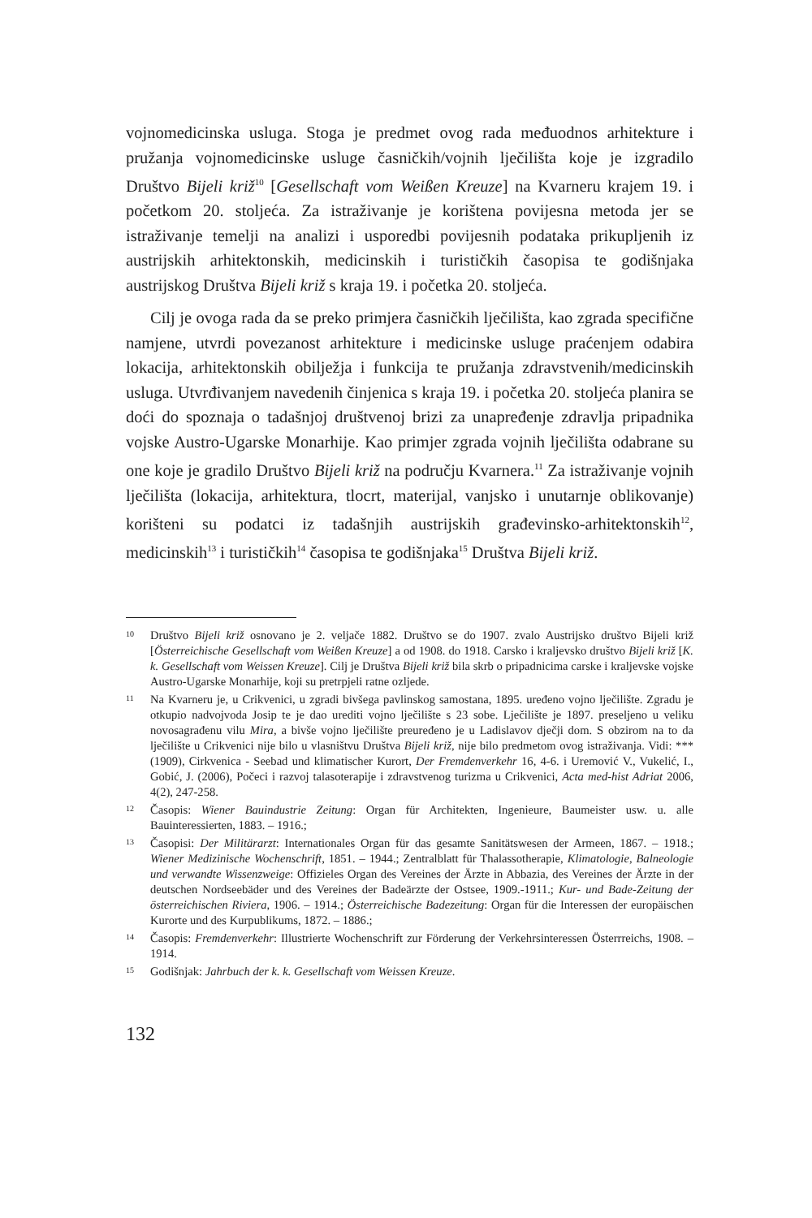vojnomedicinska usluga. Stoga je predmet ovog rada međuodnos arhitekture i pružanja vojnomedicinske usluge časničkih/vojnih lječilišta koje je izgradilo Društvo Bijeli križ<sup>10</sup> [Gesellschaft vom Weißen Kreuze] na Kvarneru krajem 19. i početkom 20. stoljeća. Za istraživanje je korištena povijesna metoda jer se istraživanje temelji na analizi i usporedbi povijesnih podataka prikupljenih iz austrijskih arhitektonskih, medicinskih i turističkih časopisa te godišnjaka austrijskog Društva Bijeli križ s kraja 19. i početka 20. stoljeća.
Cilj je ovoga rada da se preko primjera časničkih lječilišta, kao zgrada specifične namjene, utvrdi povezanost arhitekture i medicinske usluge praćenjem odabira lokacija, arhitektonskih obilježja i funkcija te pružanja zdravstvenih/medicinskih usluga. Utvrđivanjem navedenih činjenica s kraja 19. i početka 20. stoljeća planira se doći do spoznaja o tadašnjoj društvenoj brizi za unapređenje zdravlja pripadnika vojske Austro-Ugarske Monarhije. Kao primjer zgrada vojnih lječilišta odabrane su one koje je gradilo Društvo Bijeli križ na području Kvarnera.<sup>11</sup> Za istraživanje vojnih lječilišta (lokacija, arhitektura, tlocrt, materijal, vanjsko i unutarnje oblikovanje) korišteni su podatci iz tadašnjih austrijskih građevinsko-arhitektonskih<sup>12</sup>, medicinskih<sup>13</sup> i turističkih<sup>14</sup> časopisa te godišnjaka<sup>15</sup> Društva Bijeli križ.
10 Društvo Bijeli križ osnovano je 2. veljače 1882. Društvo se do 1907. zvalo Austrijsko društvo Bijeli križ [Österreichische Gesellschaft vom Weißen Kreuze] a od 1908. do 1918. Carsko i kraljevsko društvo Bijeli križ [K. k. Gesellschaft vom Weissen Kreuze]. Cilj je Društva Bijeli križ bila skrb o pripadnicima carske i kraljevske vojske Austro-Ugarske Monarhije, koji su pretrpjeli ratne ozljede.
11 Na Kvarneru je, u Crikvenici, u zgradi bivšega pavlinskog samostana, 1895. uređeno vojno lječilište. Zgradu je otkupio nadvojvoda Josip te je dao urediti vojno lječilište s 23 sobe. Lječilište je 1897. preseljeno u veliku novosagrađenu vilu Mira, a bivše vojno lječilište preuređeno je u Ladislavov dječji dom. S obzirom na to da lječilište u Crikvenici nije bilo u vlasništvu Društva Bijeli križ, nije bilo predmetom ovog istraživanja. Vidi: *** (1909), Cirkvenica - Seebad und klimatischer Kurort, Der Fremdenverkehr 16, 4-6. i Uremović V., Vukelić, I., Gobić, J. (2006), Počeci i razvoj talasoterapije i zdravstvenog turizma u Crikvenici, Acta med-hist Adriat 2006, 4(2), 247-258.
12 Časopis: Wiener Bauindustrie Zeitung: Organ für Architekten, Ingenieure, Baumeister usw. u. alle Bauinteressierten, 1883. – 1916.;
13 Časopisi: Der Militärarzt: Internationales Organ für das gesamte Sanitätswesen der Armeen, 1867. – 1918.; Wiener Medizinische Wochenschrift, 1851. – 1944.; Zentralblatt für Thalassotherapie, Klimatologie, Balneologie und verwandte Wissenzweige: Offizieles Organ des Vereines der Ärzte in Abbazia, des Vereines der Ärzte in der deutschen Nordseebäder und des Vereines der Badeärzte der Ostsee, 1909.-1911.; Kur- und Bade-Zeitung der österreichischen Riviera, 1906. – 1914.; Österreichische Badezeitung: Organ für die Interessen der europäischen Kurorte und des Kurpublikums, 1872. – 1886.;
14 Časopis: Fremdenverkehr: Illustrierte Wochenschrift zur Förderung der Verkehrsinteressen Österrreichs, 1908. – 1914.
15 Godišnjak: Jahrbuch der k. k. Gesellschaft vom Weissen Kreuze.
132